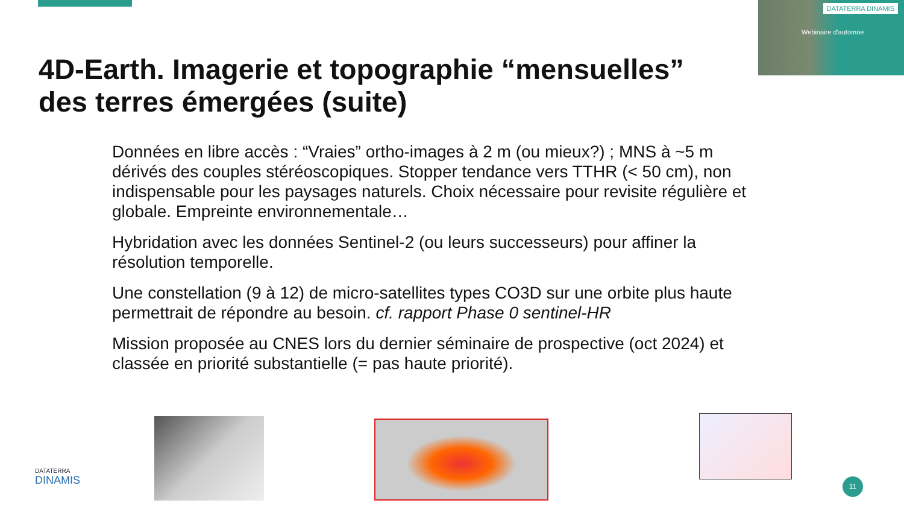DATATERRA DINAMIS
Webinaire d'automne
4D-Earth. Imagerie et topographie “mensuelles”
des terres émergées (suite)
Données en libre accès : “Vraies” ortho-images à 2 m (ou mieux?) ; MNS à ~5 m dérivés des couples stéréoscopiques. Stopper tendance vers TTHR (< 50 cm), non indispensable pour les paysages naturels. Choix nécessaire pour revisite régulière et globale. Empreinte environnementale…
Hybridation avec les données Sentinel-2 (ou leurs successeurs) pour affiner la résolution temporelle.
Une constellation (9 à 12) de micro-satellites types CO3D sur une orbite plus haute permettrait de répondre au besoin. cf. rapport Phase 0 sentinel-HR
Mission proposée au CNES lors du dernier séminaire de prospective (oct 2024) et classée en priorité substantielle (= pas haute priorité).
DATATERRA
DINAMIS
11